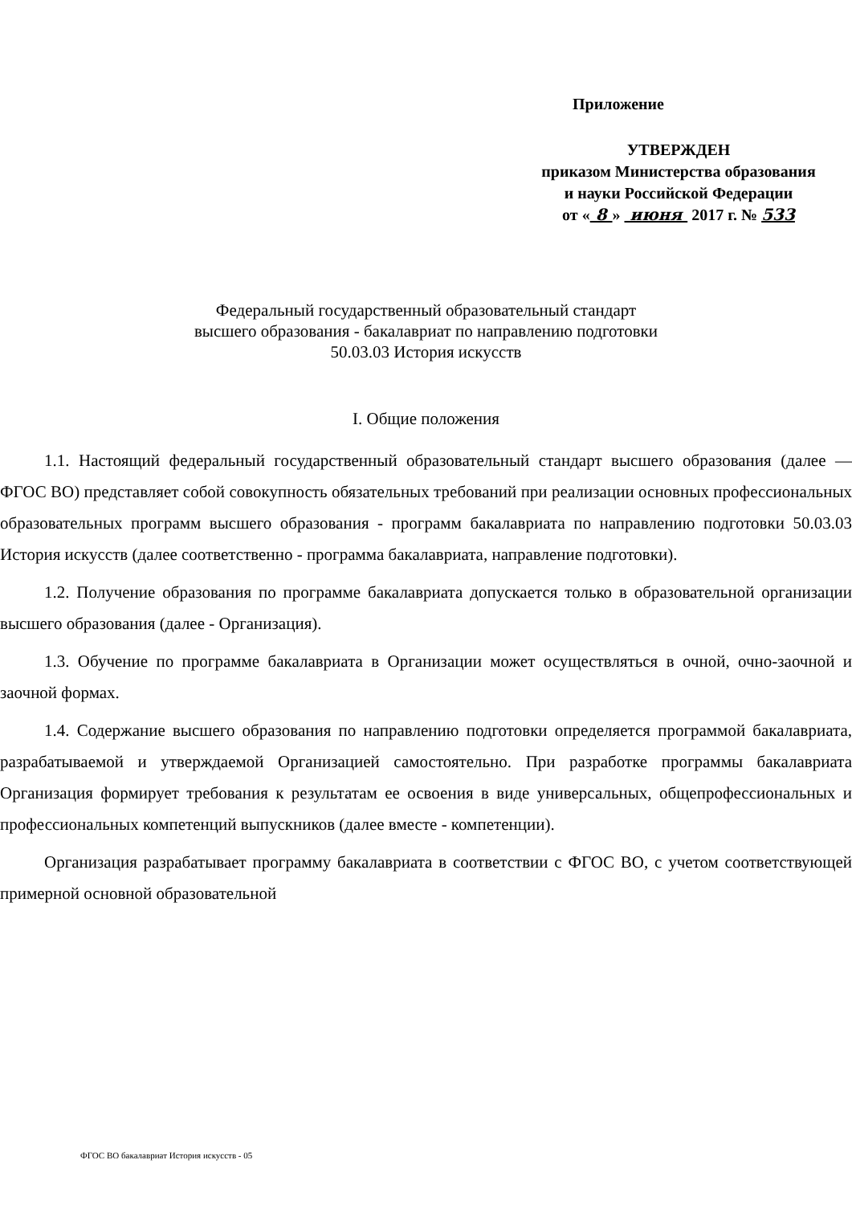Приложение
УТВЕРЖДЕН
приказом Министерства образования
и науки Российской Федерации
от « 8 » июня 2017 г. № 533
Федеральный государственный образовательный стандарт
высшего образования - бакалавриат по направлению подготовки
50.03.03 История искусств
I. Общие положения
1.1. Настоящий федеральный государственный образовательный стандарт высшего образования (далее — ФГОС ВО) представляет собой совокупность обязательных требований при реализации основных профессиональных образовательных программ высшего образования - программ бакалавриата по направлению подготовки 50.03.03 История искусств (далее соответственно - программа бакалавриата, направление подготовки).
1.2. Получение образования по программе бакалавриата допускается только в образовательной организации высшего образования (далее - Организация).
1.3. Обучение по программе бакалавриата в Организации может осуществляться в очной, очно-заочной и заочной формах.
1.4. Содержание высшего образования по направлению подготовки определяется программой бакалавриата, разрабатываемой и утверждаемой Организацией самостоятельно. При разработке программы бакалавриата Организация формирует требования к результатам ее освоения в виде универсальных, общепрофессиональных и профессиональных компетенций выпускников (далее вместе - компетенции).
Организация разрабатывает программу бакалавриата в соответствии с ФГОС ВО, с учетом соответствующей примерной основной образовательной
ФГОС ВО бакалавриат История искусств - 05